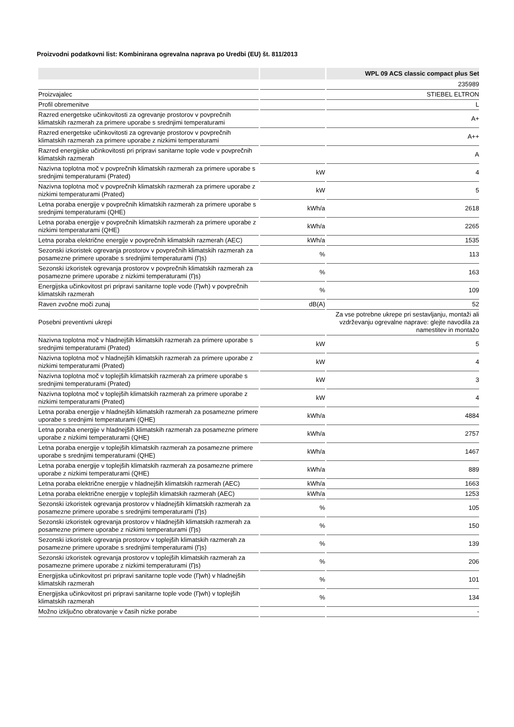Proizvodni podatkovni list: Kombinirana ogrevalna naprava po Uredbi (EU) št. 811/2013
| | | WPL 09 ACS classic compact plus Set |
| --- | --- | --- |
| | | 235989 |
| Proizvajalec | | STIEBEL ELTRON |
| Profil obremenitve | | L |
| Razred energetske učinkovitosti za ogrevanje prostorov v povprečnih klimatskih razmerah za primere uporabe s srednjimi temperaturami | | A+ |
| Razred energetske učinkovitosti za ogrevanje prostorov v povprečnih klimatskih razmerah za primere uporabe z nizkimi temperaturami | | A++ |
| Razred energijske učinkovitosti pri pripravi sanitarne tople vode v povprečnih klimatskih razmerah | | A |
| Nazivna toplotna moč v povprečnih klimatskih razmerah za primere uporabe s srednjimi temperaturami (Prated) | kW | 4 |
| Nazivna toplotna moč v povprečnih klimatskih razmerah za primere uporabe z nizkimi temperaturami (Prated) | kW | 5 |
| Letna poraba energije v povprečnih klimatskih razmerah za primere uporabe s srednjimi temperaturami (QHE) | kWh/a | 2618 |
| Letna poraba energije v povprečnih klimatskih razmerah za primere uporabe z nizkimi temperaturami (QHE) | kWh/a | 2265 |
| Letna poraba električne energije v povprečnih klimatskih razmerah (AEC) | kWh/a | 1535 |
| Sezonski izkoristek ogrevanja prostorov v povprečnih klimatskih razmerah za posamezne primere uporabe s srednjimi temperaturami (Ƞs) | % | 113 |
| Sezonski izkoristek ogrevanja prostorov v povprečnih klimatskih razmerah za posamezne primere uporabe z nizkimi temperaturami (Ƞs) | % | 163 |
| Energijska učinkovitost pri pripravi sanitarne tople vode (Ƞwh) v povprečnih klimatskih razmerah | % | 109 |
| Raven zvočne moči zunaj | dB(A) | 52 |
| Posebni preventivni ukrepi | | Za vse potrebne ukrepe pri sestavljanju, montaži ali vzdrževanju ogrevalne naprave: glejte navodila za namestitev in montažo |
| Nazivna toplotna moč v hladnejših klimatskih razmerah za primere uporabe s srednjimi temperaturami (Prated) | kW | 5 |
| Nazivna toplotna moč v hladnejših klimatskih razmerah za primere uporabe z nizkimi temperaturami (Prated) | kW | 4 |
| Nazivna toplotna moč v toplejših klimatskih razmerah za primere uporabe s srednjimi temperaturami (Prated) | kW | 3 |
| Nazivna toplotna moč v toplejših klimatskih razmerah za primere uporabe z nizkimi temperaturami (Prated) | kW | 4 |
| Letna poraba energije v hladnejših klimatskih razmerah za posamezne primere uporabe s srednjimi temperaturami (QHE) | kWh/a | 4884 |
| Letna poraba energije v hladnejših klimatskih razmerah za posamezne primere uporabe z nizkimi temperaturami (QHE) | kWh/a | 2757 |
| Letna poraba energije v toplejših klimatskih razmerah za posamezne primere uporabe s srednjimi temperaturami (QHE) | kWh/a | 1467 |
| Letna poraba energije v toplejših klimatskih razmerah za posamezne primere uporabe z nizkimi temperaturami (QHE) | kWh/a | 889 |
| Letna poraba električne energije v hladnejših klimatskih razmerah (AEC) | kWh/a | 1663 |
| Letna poraba električne energije v toplejših klimatskih razmerah (AEC) | kWh/a | 1253 |
| Sezonski izkoristek ogrevanja prostorov v hladnejših klimatskih razmerah za posamezne primere uporabe s srednjimi temperaturami (Ƞs) | % | 105 |
| Sezonski izkoristek ogrevanja prostorov v hladnejših klimatskih razmerah za posamezne primere uporabe z nizkimi temperaturami (Ƞs) | % | 150 |
| Sezonski izkoristek ogrevanja prostorov v toplejših klimatskih razmerah za posamezne primere uporabe s srednjimi temperaturami (Ƞs) | % | 139 |
| Sezonski izkoristek ogrevanja prostorov v toplejših klimatskih razmerah za posamezne primere uporabe z nizkimi temperaturami (Ƞs) | % | 206 |
| Energijska učinkovitost pri pripravi sanitarne tople vode (Ƞwh) v hladnejših klimatskih razmerah | % | 101 |
| Energijska učinkovitost pri pripravi sanitarne tople vode (Ƞwh) v toplejših klimatskih razmerah | % | 134 |
| Možno izključno obratovanje v časih nizke porabe | | - |